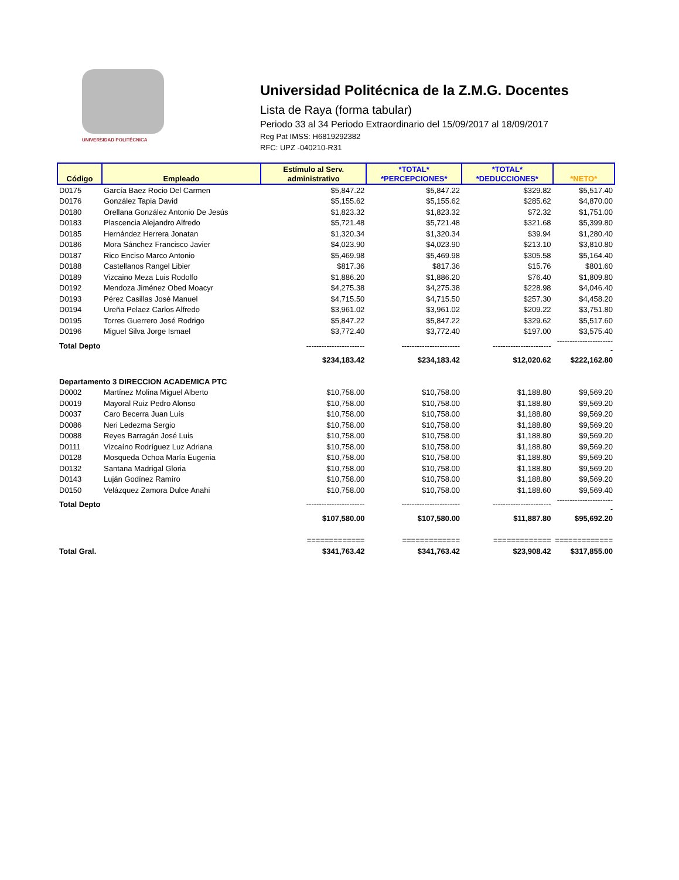UNIVERSIDAD POLITÉCNICA
Universidad Politécnica de la Z.M.G. Docentes
Lista de Raya (forma tabular)
Periodo 33 al 34 Periodo Extraordinario del 15/09/2017 al 18/09/2017
Reg Pat IMSS: H6819292382
RFC: UPZ -040210-R31
| Código | Empleado | Estímulo al Serv. administrativo | *TOTAL* *PERCEPCIONES* | *TOTAL* *DEDUCCIONES* | *NETO* |
| --- | --- | --- | --- | --- | --- |
| D0175 | García Baez Rocio Del Carmen | $5,847.22 | $5,847.22 | $329.82 | $5,517.40 |
| D0176 | González Tapia David | $5,155.62 | $5,155.62 | $285.62 | $4,870.00 |
| D0180 | Orellana González Antonio De Jesús | $1,823.32 | $1,823.32 | $72.32 | $1,751.00 |
| D0183 | Plascencia Alejandro Alfredo | $5,721.48 | $5,721.48 | $321.68 | $5,399.80 |
| D0185 | Hernández Herrera Jonatan | $1,320.34 | $1,320.34 | $39.94 | $1,280.40 |
| D0186 | Mora Sánchez Francisco Javier | $4,023.90 | $4,023.90 | $213.10 | $3,810.80 |
| D0187 | Rico Enciso Marco Antonio | $5,469.98 | $5,469.98 | $305.58 | $5,164.40 |
| D0188 | Castellanos Rangel Libier | $817.36 | $817.36 | $15.76 | $801.60 |
| D0189 | Vizcaino Meza Luis Rodolfo | $1,886.20 | $1,886.20 | $76.40 | $1,809.80 |
| D0192 | Mendoza Jiménez Obed Moacyr | $4,275.38 | $4,275.38 | $228.98 | $4,046.40 |
| D0193 | Pérez Casillas José Manuel | $4,715.50 | $4,715.50 | $257.30 | $4,458.20 |
| D0194 | Ureña Pelaez Carlos Alfredo | $3,961.02 | $3,961.02 | $209.22 | $3,751.80 |
| D0195 | Torres Guerrero José Rodrigo | $5,847.22 | $5,847.22 | $329.62 | $5,517.60 |
| D0196 | Miguel Silva Jorge Ismael | $3,772.40 | $3,772.40 | $197.00 | $3,575.40 |
| Total Depto | | ----------------------- | ----------------------- | ----------------------- | ----------------------- |
| | | $234,183.42 | $234,183.42 | $12,020.62 | $222,162.80 |
| Departamento 3 DIRECCION ACADEMICA PTC | | | | | |
| D0002 | Martínez Molina Miguel Alberto | $10,758.00 | $10,758.00 | $1,188.80 | $9,569.20 |
| D0019 | Mayoral Ruiz Pedro Alonso | $10,758.00 | $10,758.00 | $1,188.80 | $9,569.20 |
| D0037 | Caro Becerra Juan Luís | $10,758.00 | $10,758.00 | $1,188.80 | $9,569.20 |
| D0086 | Neri Ledezma Sergio | $10,758.00 | $10,758.00 | $1,188.80 | $9,569.20 |
| D0088 | Reyes Barragán José Luis | $10,758.00 | $10,758.00 | $1,188.80 | $9,569.20 |
| D0111 | Vizcaíno Rodríguez Luz Adriana | $10,758.00 | $10,758.00 | $1,188.80 | $9,569.20 |
| D0128 | Mosqueda Ochoa María Eugenia | $10,758.00 | $10,758.00 | $1,188.80 | $9,569.20 |
| D0132 | Santana Madrigal Gloria | $10,758.00 | $10,758.00 | $1,188.80 | $9,569.20 |
| D0143 | Luján Godínez Ramíro | $10,758.00 | $10,758.00 | $1,188.80 | $9,569.20 |
| D0150 | Velázquez Zamora Dulce Anahi | $10,758.00 | $10,758.00 | $1,188.60 | $9,569.40 |
| Total Depto | | ----------------------- | ----------------------- | ----------------------- | ----------------------- |
| | | $107,580.00 | $107,580.00 | $11,887.80 | $95,692.20 |
| | | ============= | ============= | ============= | ============= |
| Total Gral. | | $341,763.42 | $341,763.42 | $23,908.42 | $317,855.00 |